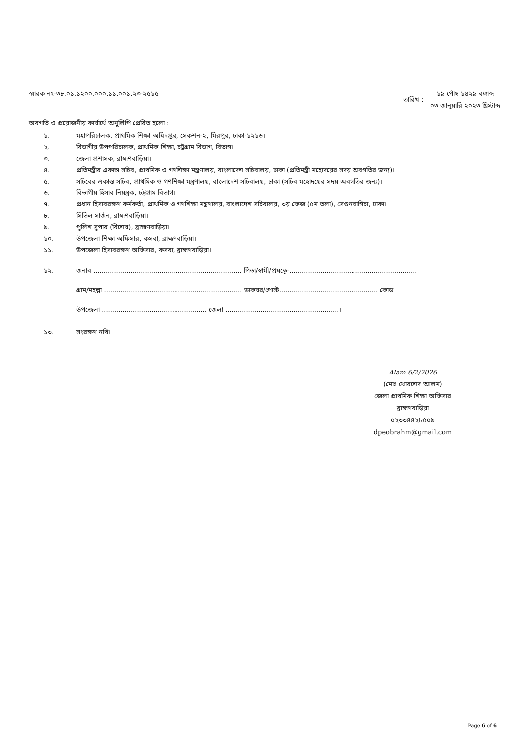স্মারক নং-৩৮.০১.১২০০.০০০.১১.০০১.২৩-২৫১৫
তারিখ :
১৯ পৌষ ১৪২৯ বঙ্গাব্দ
০৩ জানুয়ারি ২০২৩ খ্রিস্টাব্দ
অবগতি ও প্রয়োজনীয় কার্যার্থে অনুলিপি প্রেরিত হলো :
১. মহাপরিচালক, প্রাথমিক শিক্ষা অধিদপ্তর, সেকশন-২, মিরপুর, ঢাকা-১২১৬।
২. বিভাগীয় উপপরিচালক, প্রাথমিক শিক্ষা, চট্টগ্রাম বিভাগ, বিভাগ।
৩. জেলা প্রশাসক, ব্রাহ্মণবাড়িয়া।
৪. প্রতিমন্ত্রীর একান্ত সচিব, প্রাথমিক ও গণশিক্ষা মন্ত্রণালয়, বাংলাদেশ সচিবালয়, ঢাকা (প্রতিমন্ত্রী মহোদয়ের সদয় অবগতির জন্য)।
৫. সচিবের একান্ত সচিব, প্রাথমিক ও গণশিক্ষা মন্ত্রণালয়, বাংলাদেশ সচিবালয়, ঢাকা (সচিব মহোদয়ের সদয় অবগতির জন্য)।
৬. বিভাগীয় হিসাব নিয়ন্ত্রক, চট্টগ্রাম বিভাগ।
৭. প্রধান হিসাবরক্ষণ কর্মকর্তা, প্রাথমিক ও গণশিক্ষা মন্ত্রণালয়, বাংলাদেশ সচিবালয়, ৩য় ফেজ (৫ম তলা), সেগুনবাগিচা, ঢাকা।
৮. সিভিল সার্জন, ব্রাহ্মণবাড়িয়া।
৯. পুলিশ সুপার (বিশেষ), ব্রাহ্মণবাড়িয়া।
১০. উপজেলা শিক্ষা অফিসার, কসবা, ব্রাহ্মণবাড়িয়া।
১১. উপজেলা হিসাবরক্ষণ অফিসার, কসবা, ব্রাহ্মণবাড়িয়া।
১২. জনাব ........................................................................ পিতা/স্বামী/প্রযত্নে-..............................................................
গ্রাম/মহল্লা ................................................................... ডাকঘর/পোস্ট................................................ কোড
উপজেলা ................................................... জেলা .......................................................।
১৩. সংরক্ষণ নথি।
Alam 6/2/2026
(মোঃ খোরশেদ আলম)
জেলা প্রাথমিক শিক্ষা অফিসার
ব্রাহ্মণবাড়িয়া
০২৩৩৪৪২৮৫০৯
dpeobrahm@gmail.com
Page 6 of 6